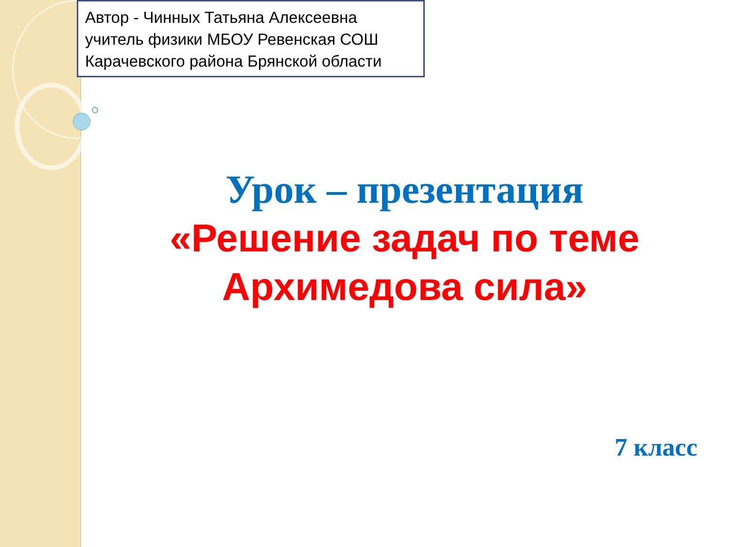Автор - Чинных Татьяна Алексеевна
учитель физики МБОУ Ревенская СОШ
Карачевского района Брянской области
Урок – презентация
«Решение задач по теме
Архимедова сила»
7 класс